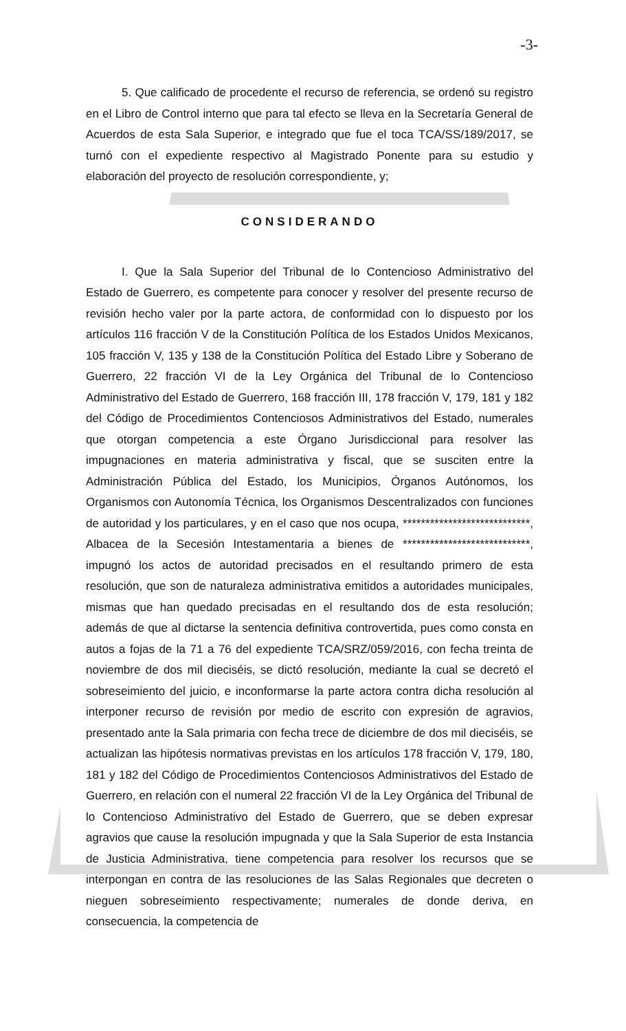-3-
5. Que calificado de procedente el recurso de referencia, se ordenó su registro en el Libro de Control interno que para tal efecto se lleva en la Secretaría General de Acuerdos de esta Sala Superior, e integrado que fue el toca TCA/SS/189/2017, se turnó con el expediente respectivo al Magistrado Ponente para su estudio y elaboración del proyecto de resolución correspondiente, y;
CONSIDERANDO
I. Que la Sala Superior del Tribunal de lo Contencioso Administrativo del Estado de Guerrero, es competente para conocer y resolver del presente recurso de revisión hecho valer por la parte actora, de conformidad con lo dispuesto por los artículos 116 fracción V de la Constitución Política de los Estados Unidos Mexicanos, 105 fracción V, 135 y 138 de la Constitución Política del Estado Libre y Soberano de Guerrero, 22 fracción VI de la Ley Orgánica del Tribunal de lo Contencioso Administrativo del Estado de Guerrero, 168 fracción III, 178 fracción V, 179, 181 y 182 del Código de Procedimientos Contenciosos Administrativos del Estado, numerales que otorgan competencia a este Órgano Jurisdiccional para resolver las impugnaciones en materia administrativa y fiscal, que se susciten entre la Administración Pública del Estado, los Municipios, Órganos Autónomos, los Organismos con Autonomía Técnica, los Organismos Descentralizados con funciones de autoridad y los particulares, y en el caso que nos ocupa, ****************************, Albacea de la Secesión Intestamentaria a bienes de ****************************, impugnó los actos de autoridad precisados en el resultando primero de esta resolución, que son de naturaleza administrativa emitidos a autoridades municipales, mismas que han quedado precisadas en el resultando dos de esta resolución; además de que al dictarse la sentencia definitiva controvertida, pues como consta en autos a fojas de la 71 a 76 del expediente TCA/SRZ/059/2016, con fecha treinta de noviembre de dos mil dieciséis, se dictó resolución, mediante la cual se decretó el sobreseimiento del juicio, e inconformarse la parte actora contra dicha resolución al interponer recurso de revisión por medio de escrito con expresión de agravios, presentado ante la Sala primaria con fecha trece de diciembre de dos mil dieciséis, se actualizan las hipótesis normativas previstas en los artículos 178 fracción V, 179, 180, 181 y 182 del Código de Procedimientos Contenciosos Administrativos del Estado de Guerrero, en relación con el numeral 22 fracción VI de la Ley Orgánica del Tribunal de lo Contencioso Administrativo del Estado de Guerrero, que se deben expresar agravios que cause la resolución impugnada y que la Sala Superior de esta Instancia de Justicia Administrativa, tiene competencia para resolver los recursos que se interpongan en contra de las resoluciones de las Salas Regionales que decreten o nieguen sobreseimiento respectivamente; numerales de donde deriva, en consecuencia, la competencia de